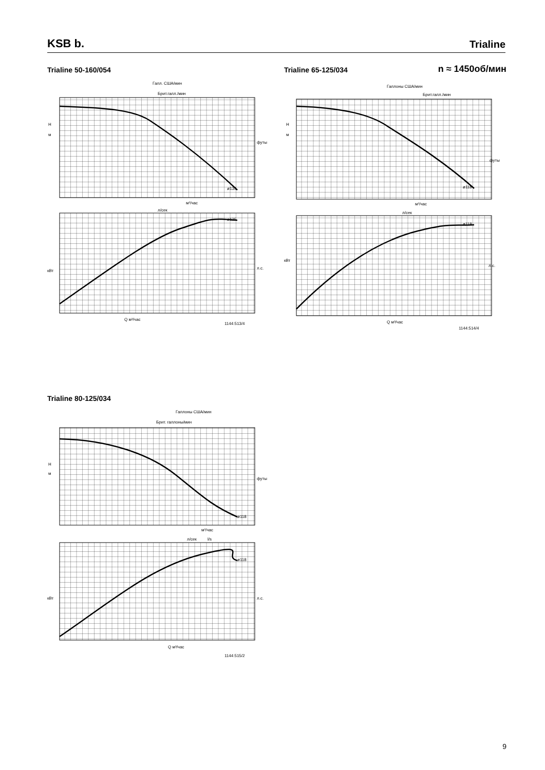KSB b.
Trialine
Trialine 50-160/054 Trialine 65-125/034 n ≈ 1450об/мин
Галл. США/мин
Брит.галл./мин
H
м
футы
кВт
л.с.
м³/час
л/сек
Q м³/час
ø135
ø135
1144:513/4
Галлоны США/мин
Брит.галл./мин
H
м
футы
кВт
л.с.
м³/час
л/сек
Q м³/час
ø118
ø118
1144:514/4
Trialine 80-125/034
Галлоны США/мин
Брит. галлоны/мин
H
м
футы
кВт
л.с.
м³/час
л/сек
l/s
Q м³/час
ø118
ø118
1144:515/2
9